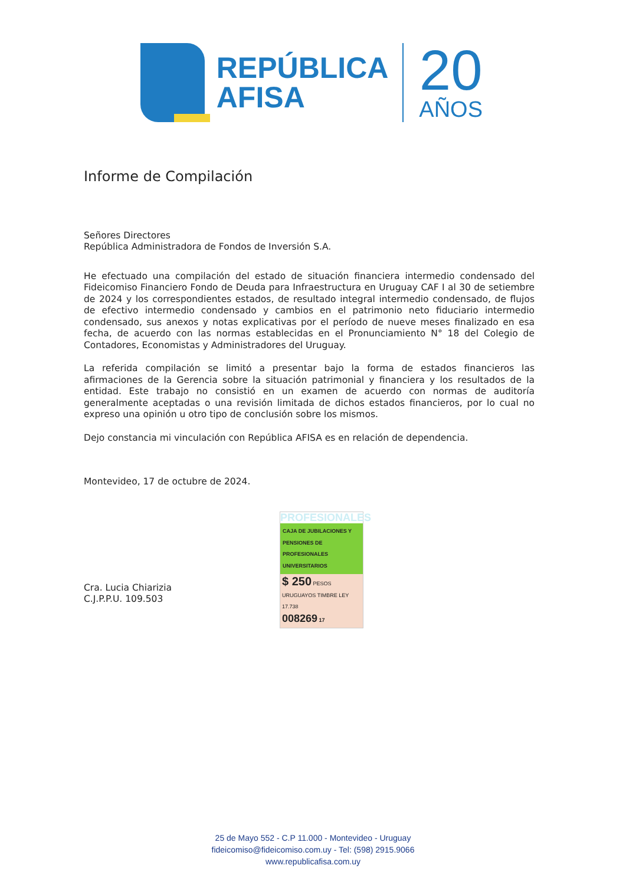REPÚBLICA
AFISA
20
AÑOS
Informe de Compilación
Señores Directores
República Administradora de Fondos de Inversión S.A.
He efectuado una compilación del estado de situación financiera intermedio condensado del Fideicomiso Financiero Fondo de Deuda para Infraestructura en Uruguay CAF I al 30 de setiembre de 2024 y los correspondientes estados, de resultado integral intermedio condensado, de flujos de efectivo intermedio condensado y cambios en el patrimonio neto fiduciario intermedio condensado, sus anexos y notas explicativas por el período de nueve meses finalizado en esa fecha, de acuerdo con las normas establecidas en el Pronunciamiento N° 18 del Colegio de Contadores, Economistas y Administradores del Uruguay.
La referida compilación se limitó a presentar bajo la forma de estados financieros las afirmaciones de la Gerencia sobre la situación patrimonial y financiera y los resultados de la entidad. Este trabajo no consistió en un examen de acuerdo con normas de auditoría generalmente aceptadas o una revisión limitada de dichos estados financieros, por lo cual no expreso una opinión u otro tipo de conclusión sobre los mismos.
Dejo constancia mi vinculación con República AFISA es en relación de dependencia.
Montevideo, 17 de octubre de 2024.
Cra. Lucia Chiarizia
C.J.P.P.U. 109.503
PROFESIONALES
CAJA DE JUBILACIONES Y PENSIONES DE PROFESIONALES UNIVERSITARIOS
$ 250 PESOS URUGUAYOS TIMBRE LEY 17.738
008269 17
25 de Mayo 552 - C.P 11.000 - Montevideo - Uruguay
fideicomiso@fideicomiso.com.uy - Tel: (598) 2915.9066
www.republicafisa.com.uy